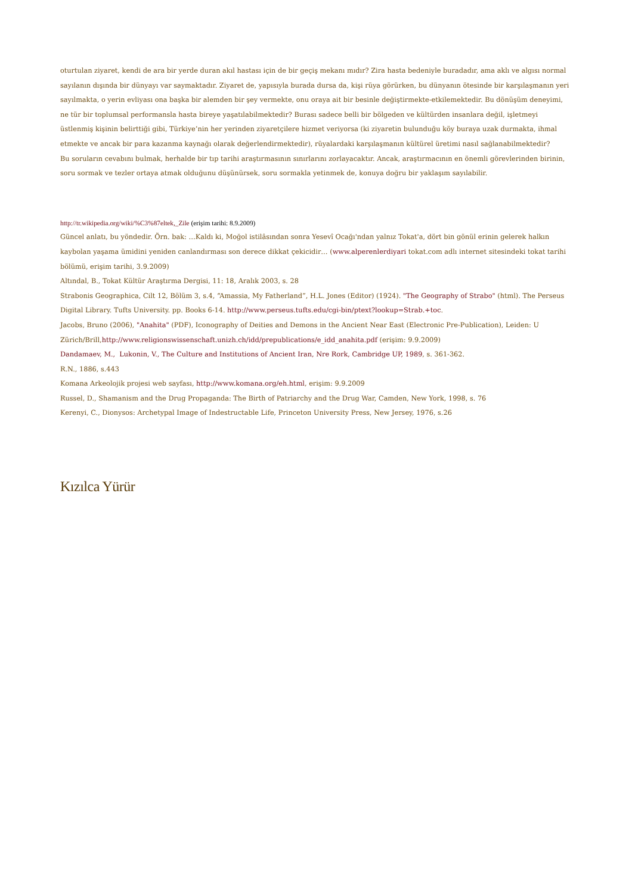oturtulan ziyaret, kendi de ara bir yerde duran akıl hastası için de bir geçiş mekanı mıdır? Zira hasta bedeniyle buradadır, ama aklı ve algısı normal sayılanın dışında bir dünyayı var saymaktadır. Ziyaret de, yapısıyla burada dursa da, kişi rüya görürken, bu dünyanın ötesinde bir karşılaşmanın yeri sayılmakta, o yerin evliyası ona başka bir alemden bir şey vermekte, onu oraya ait bir besinle değiştirmekte-etkilemektedir. Bu dönüşüm deneyimi, ne tür bir toplumsal performansla hasta bireye yaşatılabilmektedir? Burası sadece belli bir bölgeden ve kültürden insanlara değil, işletmeyi üstlenmiş kişinin belirttiği gibi, Türkiye’nin her yerinden ziyaretçilere hizmet veriyorsa (ki ziyaretin bulunduğu köy buraya uzak durmakta, ihmal etmekte ve ancak bir para kazanma kaynağı olarak değerlendirmektedir), rüyalardaki karşılaşmanın kültürel üretimi nasıl sağlanabilmektedir?
Bu soruların cevabını bulmak, herhalde bir tıp tarihi araştırmasının sınırlarını zorlayacaktır. Ancak, araştırmacının en önemli görevlerinden birinin, soru sormak ve tezler ortaya atmak olduğunu düşünürsek, soru sormakla yetinmek de, konuya doğru bir yaklaşım sayılabilir.
http://tr.wikipedia.org/wiki/%C3%87eltek,_Zile (erişim tarihi: 8.9.2009)
Güncel anlatı, bu yöndedir. Örn. bak: …Kaldı ki, Moğol istilâsından sonra Yesevî Ocağı'ndan yalnız Tokat'a, dört bin gönül erinin gelerek halkın kaybolan yaşama ümidini yeniden canlandırması son derece dikkat çekicidir… (www.alperenlerdiyari tokat.com adlı internet sitesindeki tokat tarihi bölümü, erişim tarihi, 3.9.2009)
Altındal, B., Tokat Kültür Araştırma Dergisi, 11: 18, Aralık 2003, s. 28
Strabonis Geographica, Cilt 12, Bölüm 3, s.4, “Amassia, My Fatherland”, H.L. Jones (Editor) (1924). "The Geography of Strabo" (html). The Perseus Digital Library. Tufts University. pp. Books 6-14. http://www.perseus.tufts.edu/cgi-bin/ptext?lookup=Strab.+toc.
Jacobs, Bruno (2006), "Anahita" (PDF), Iconography of Deities and Demons in the Ancient Near East (Electronic Pre-Publication), Leiden: U Zürich/Brill,http://www.religionswissenschaft.unizh.ch/idd/prepublications/e_idd_anahita.pdf (erişim: 9.9.2009)
Dandamaev, M., Lukonin, V., The Culture and Institutions of Ancient Iran, Nre Rork, Cambridge UP, 1989, s. 361-362.
R.N., 1886, s.443
Komana Arkeolojik projesi web sayfası, http://www.komana.org/eh.html, erişim: 9.9.2009
Russel, D., Shamanism and the Drug Propaganda: The Birth of Patriarchy and the Drug War, Camden, New York, 1998, s. 76
Kerenyi, C., Dionysos: Archetypal Image of Indestructable Life, Princeton University Press, New Jersey, 1976, s.26
Kızılca Yürür